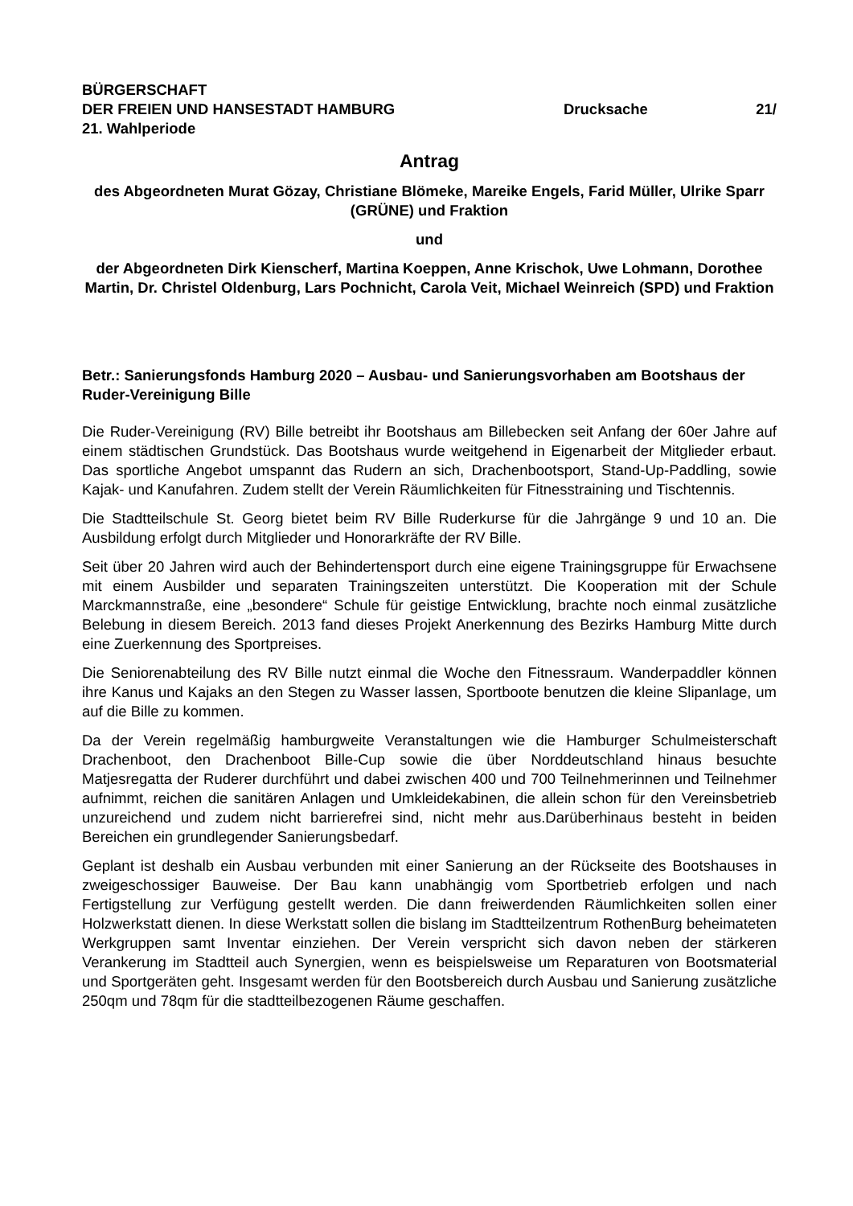BÜRGERSCHAFT
DER FREIEN UND HANSESTADT HAMBURG Drucksache 21/
21. Wahlperiode
Antrag
des Abgeordneten Murat Gözay, Christiane Blömeke, Mareike Engels, Farid Müller, Ulrike Sparr (GRÜNE) und Fraktion
und
der Abgeordneten Dirk Kienscherf, Martina Koeppen, Anne Krischok, Uwe Lohmann, Dorothee Martin, Dr. Christel Oldenburg, Lars Pochnicht, Carola Veit, Michael Weinreich (SPD) und Fraktion
Betr.: Sanierungsfonds Hamburg 2020 – Ausbau- und Sanierungsvorhaben am Bootshaus der Ruder-Vereinigung Bille
Die Ruder-Vereinigung (RV) Bille betreibt ihr Bootshaus am Billebecken seit Anfang der 60er Jahre auf einem städtischen Grundstück. Das Bootshaus wurde weitgehend in Eigenarbeit der Mitglieder erbaut. Das sportliche Angebot umspannt das Rudern an sich, Drachenbootsport, Stand-Up-Paddling, sowie Kajak- und Kanufahren. Zudem stellt der Verein Räumlichkeiten für Fitnesstraining und Tischtennis.
Die Stadtteilschule St. Georg bietet beim RV Bille Ruderkurse für die Jahrgänge 9 und 10 an. Die Ausbildung erfolgt durch Mitglieder und Honorarkräfte der RV Bille.
Seit über 20 Jahren wird auch der Behindertensport durch eine eigene Trainingsgruppe für Erwachsene mit einem Ausbilder und separaten Trainingszeiten unterstützt. Die Kooperation mit der Schule Marckmannstraße, eine „besondere“ Schule für geistige Entwicklung, brachte noch einmal zusätzliche Belebung in diesem Bereich. 2013 fand dieses Projekt Anerkennung des Bezirks Hamburg Mitte durch eine Zuerkennung des Sportpreises.
Die Seniorenabteilung des RV Bille nutzt einmal die Woche den Fitnessraum. Wanderpaddler können ihre Kanus und Kajaks an den Stegen zu Wasser lassen, Sportboote benutzen die kleine Slipanlage, um auf die Bille zu kommen.
Da der Verein regelmäßig hamburgweite Veranstaltungen wie die Hamburger Schulmeisterschaft Drachenboot, den Drachenboot Bille-Cup sowie die über Norddeutschland hinaus besuchte Matjesregatta der Ruderer durchführt und dabei zwischen 400 und 700 Teilnehmerinnen und Teilnehmer aufnimmt, reichen die sanitären Anlagen und Umkleidekabinen, die allein schon für den Vereinsbetrieb unzureichend und zudem nicht barrierefrei sind, nicht mehr aus.Darüberhinaus besteht in beiden Bereichen ein grundlegender Sanierungsbedarf.
Geplant ist deshalb ein Ausbau verbunden mit einer Sanierung an der Rückseite des Bootshauses in zweigeschossiger Bauweise. Der Bau kann unabhängig vom Sportbetrieb erfolgen und nach Fertigstellung zur Verfügung gestellt werden. Die dann freiwerdenden Räumlichkeiten sollen einer Holzwerkstatt dienen. In diese Werkstatt sollen die bislang im Stadtteilzentrum RothenBurg beheimateten Werkgruppen samt Inventar einziehen. Der Verein verspricht sich davon neben der stärkeren Verankerung im Stadtteil auch Synergien, wenn es beispielsweise um Reparaturen von Bootsmaterial und Sportgeräten geht. Insgesamt werden für den Bootsbereich durch Ausbau und Sanierung zusätzliche 250qm und 78qm für die stadtteilbezogenen Räume geschaffen.